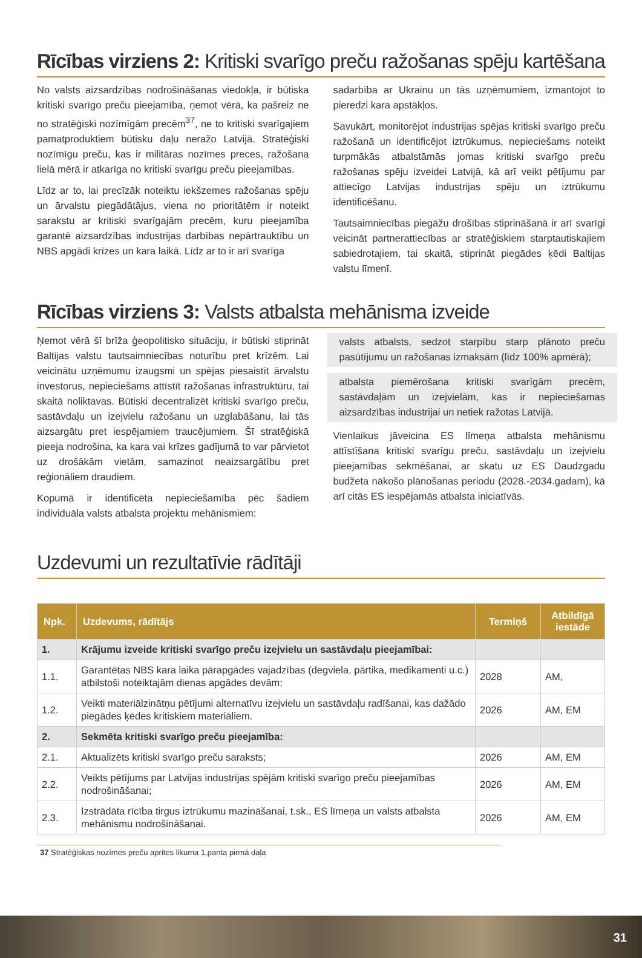Rīcības virziens 2: Kritiski svarīgo preču ražošanas spēju kartēšana
No valsts aizsardzības nodrošināšanas viedokļa, ir būtiska kritiski svarīgo preču pieejamība, ņemot vērā, ka pašreiz ne no stratēģiski nozīmīgām precēm<sup>37</sup>, ne to kritiski svarīgajiem pamatproduktiem būtisku daļu neražo Latvijā. Stratēģiski nozīmīgu preču, kas ir militāras nozīmes preces, ražošana lielā mērā ir atkarīga no kritiski svarīgu preču pieejamības.
Līdz ar to, lai precīzāk noteiktu iekšzemes ražošanas spēju un ārvalstu piegādātājus, viena no prioritātēm ir noteikt sarakstu ar kritiski svarīgajām precēm, kuru pieejamība garantē aizsardzības industrijas darbības nepārtrauktību un NBS apgādi krīzes un kara laikā. Līdz ar to ir arī svarīga
sadarbība ar Ukrainu un tās uzņēmumiem, izmantojot to pieredzi kara apstākļos.
Savukārt, monitorējot industrijas spējas kritiski svarīgo preču ražošanā un identificējot iztrūkumus, nepieciešams noteikt turpmākās atbalstāmās jomas kritiski svarīgo preču ražošanas spēju izveidei Latvijā, kā arī veikt pētījumu par attiecīgo Latvijas industrijas spēju un iztrūkumu identificēšanu.
Tautsaimniecības piegāžu drošības stiprināšanā ir arī svarīgi veicināt partnerattiecības ar stratēģiskiem starptautiskajiem sabiedrotajiem, tai skaitā, stiprināt piegādes ķēdi Baltijas valstu līmenī.
Rīcības virziens 3: Valsts atbalsta mehānisma izveide
Ņemot vērā šī brīža ģeopolitisko situāciju, ir būtiski stiprināt Baltijas valstu tautsaimniecības noturību pret krīzēm. Lai veicinātu uzņēmumu izaugsmi un spējas piesaistīt ārvalstu investorus, nepieciešams attīstīt ražošanas infrastruktūru, tai skaitā noliktavas. Būtiski decentralizēt kritiski svarīgo preču, sastāvdaļu un izejvielu ražošanu un uzglabāšanu, lai tās aizsargātu pret iespējamiem traucējumiem. Šī stratēģiskā pieeja nodrošina, ka kara vai krīzes gadījumā to var pārvietot uz drošākām vietām, samazinot neaizsargātību pret reģionāliem draudiem.
Kopumā ir identificēta nepieciešamība pēc šādiem individuāla valsts atbalsta projektu mehānismiem:
valsts atbalsts, sedzot starpību starp plānoto preču pasūtījumu un ražošanas izmaksām (līdz 100% apmērā);
atbalsta piemērošana kritiski svarīgām precēm, sastāvdaļām un izejvielām, kas ir nepieciešamas aizsardzības industrijai un netiek ražotas Latvijā.
Vienlaikus jāveicina ES līmeņa atbalsta mehānismu attīstīšana kritiski svarīgu preču, sastāvdaļu un izejvielu pieejamības sekmēšanai, ar skatu uz ES Daudzgadu budžeta nākošo plānošanas periodu (2028.-2034.gadam), kā arī citās ES iespējamās atbalsta iniciatīvās.
Uzdevumi un rezultatīvie rādītāji
| Npk. | Uzdevums, rādītājs | Termiņš | Atbildīgā iestāde |
| --- | --- | --- | --- |
| 1. | Krājumu izveide kritiski svarīgo preču izejvielu un sastāvdaļu pieejamībai: | | |
| 1.1. | Garantētas NBS kara laika pārapgādes vajadzības (degviela, pārtika, medikamenti u.c.) atbilstoši noteiktajām dienas apgādes devām; | 2028 | AM, |
| 1.2. | Veikti materiālzinātņu pētījumi alternatīvu izejvielu un sastāvdaļu radīšanai, kas dažādo piegādes ķēdes kritiskiem materiāliem. | 2026 | AM, EM |
| 2. | Sekmēta kritiski svarīgo preču pieejamība: | | |
| 2.1. | Aktualizēts kritiski svarīgo preču saraksts; | 2026 | AM, EM |
| 2.2. | Veikts pētījums par Latvijas industrijas spējām kritiski svarīgo preču pieejamības nodrošināšanai; | 2026 | AM, EM |
| 2.3. | Izstrādāta rīcība tirgus iztrūkumu mazināšanai, t.sk., ES līmeņa un valsts atbalsta mehānismu nodrošināšanai. | 2026 | AM, EM |
37 Stratēģiskas nozīmes preču aprites likuma 1.panta pirmā daļa
31